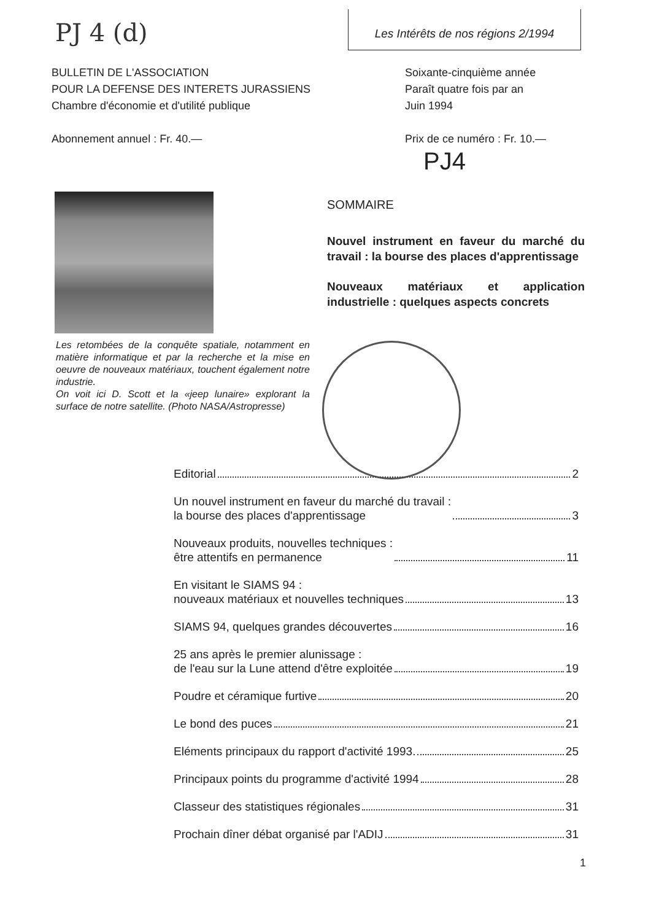PJ 4 (d)
Les Intérêts de nos régions 2/1994
BULLETIN DE L'ASSOCIATION
POUR LA DEFENSE DES INTERETS JURASSIENS
Chambre d'économie et d'utilité publique
Abonnement annuel : Fr. 40.—
Soixante-cinquième année
Paraît quatre fois par an
Juin 1994
Prix de ce numéro : Fr. 10.—
PJ4
Les retombées de la conquête spatiale, notamment en matière informatique et par la recherche et la mise en oeuvre de nouveaux matériaux, touchent également notre industrie.
On voit ici D. Scott et la «jeep lunaire» explorant la surface de notre satellite. (Photo NASA/Astropresse)
SOMMAIRE
Nouvel instrument en faveur du marché du travail : la bourse des places d'apprentissage
Nouveaux matériaux et application industrielle : quelques aspects concrets
Editorial 2
Un nouvel instrument en faveur du marché du travail :
la bourse des places d'apprentissage 3
Nouveaux produits, nouvelles techniques :
être attentifs en permanence 11
En visitant le SIAMS 94 :
nouveaux matériaux et nouvelles techniques 13
SIAMS 94, quelques grandes découvertes 16
25 ans après le premier alunissage :
de l'eau sur la Lune attend d'être exploitée 19
Poudre et céramique furtive 20
Le bond des puces 21
Eléments principaux du rapport d'activité 1993. 25
Principaux points du programme d'activité 1994 28
Classeur des statistiques régionales 31
Prochain dîner débat organisé par l'ADIJ 31
1